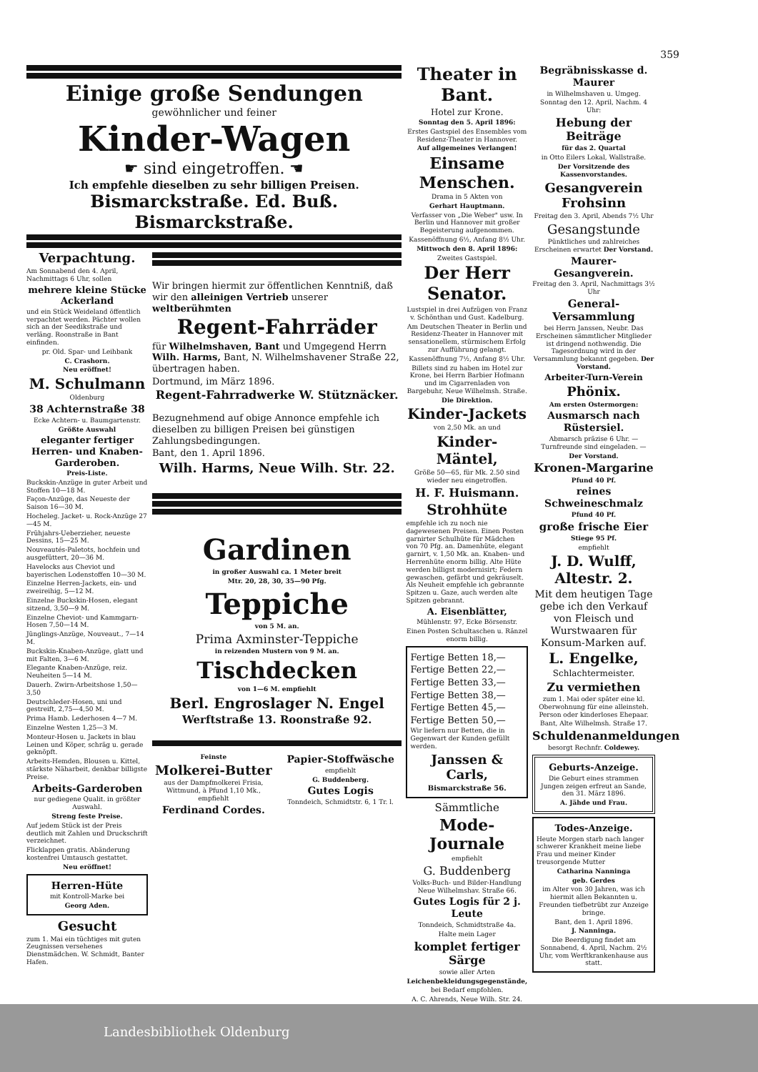359
Einige große Sendungen
gewöhnlicher und feiner
Kinder-Wagen
☛ sind eingetroffen. ☚
Ich empfehle dieselben zu sehr billigen Preisen.
Bismarckstraße. Ed. Buß. Bismarckstraße.
Verpachtung.
Am Sonnabend den 4. April, Nachmittags 6 Uhr, sollen
mehrere kleine Stücke Ackerland
und ein Stück Weideland öffentlich verpachtet werden. Pächter wollen sich an der Seedikstraße und verläng. Roonstraße in Bant einfinden.
pr. Old. Spar- und Leihbank
C. Crashorn.
Neu eröffnet!
M. Schulmann
Oldenburg
38 Achternstraße 38
Ecke Achtern- u. Baumgartenstr.
Größte Auswahl
eleganter fertiger Herren- und Knaben-Garderoben.
Preis-Liste.
Buckskin-Anzüge in guter Arbeit und Stoffen 10—18 M.
Façon-Anzüge, das Neueste der Saison 16—30 M.
Hocheleg. Jacket- u. Rock-Anzüge 27—45 M.
Frühjahrs-Ueberzieher, neueste Dessins, 15—25 M.
Nouveautés-Paletots, hochfein und ausgefüttert, 20—36 M.
Havelocks aus Cheviot und bayerischen Lodenstoffen 10—30 M.
Einzelne Herren-Jackets, ein- und zweireihig, 5—12 M.
Einzelne Buckskin-Hosen, elegant sitzend, 3,50—9 M.
Einzelne Cheviot- und Kammgarn-Hosen 7,50—14 M.
Jünglings-Anzüge, Nouveaut., 7—14 M.
Buckskin-Knaben-Anzüge, glatt und mit Falten, 3—6 M.
Elegante Knaben-Anzüge, reiz. Neuheiten 5—14 M.
Dauerh. Zwirn-Arbeitshose 1,50—3,50
Deutschleder-Hosen, uni und gestreift, 2,75—4,50 M.
Prima Hamb. Lederhosen 4—7 M.
Einzelne Westen 1,25—3 M.
Monteur-Hosen u. Jackets in blau Leinen und Köper, schräg u. gerade geknöpft.
Arbeits-Hemden, Blousen u. Kittel, stärkste Näharbeit, denkbar billigste Preise.
Arbeits-Garderoben
nur gediegene Qualit. in größter Auswahl.
Streng feste Preise.
Auf jedem Stück ist der Preis deutlich mit Zahlen und Druckschrift verzeichnet.
Flicklappen gratis. Abänderung kostenfrei Umtausch gestattet.
Neu eröffnet!
Herren-Hüte
mit Kontroll-Marke bei
Georg Aden.
Gesucht
zum 1. Mai ein tüchtiges mit guten Zeugnissen versehenes Dienstmädchen. W. Schmidt, Banter Hafen.
Wir bringen hiermit zur öffentlichen Kenntniß, daß wir den alleinigen Vertrieb unserer weltberühmten
Regent-Fahrräder
für Wilhelmshaven, Bant und Umgegend Herrn Wilh. Harms, Bant, N. Wilhelmshavener Straße 22, übertragen haben.
Dortmund, im März 1896.
Regent-Fahrradwerke W. Stütznäcker.
Bezugnehmend auf obige Annonce empfehle ich dieselben zu billigen Preisen bei günstigen Zahlungsbedingungen.
Bant, den 1. April 1896.
Wilh. Harms, Neue Wilh. Str. 22.
Gardinen
in großer Auswahl ca. 1 Meter breit
Mtr. 20, 28, 30, 35—90 Pfg.
Teppiche
von 5 M. an.
Prima Axminster-Teppiche
in reizenden Mustern von 9 M. an.
Tischdecken
von 1—6 M. empfiehlt
Berl. Engroslager N. Engel
Werftstraße 13. Roonstraße 92.
Feinste
Molkerei-Butter
aus der Dampfmolkerei Frisia, Wittmund, à Pfund 1,10 Mk., empfiehlt
Ferdinand Cordes.
Papier-Stoffwäsche
empfiehlt
G. Buddenberg.
Gutes Logis
Tonndeich, Schmidtstr. 6, 1 Tr. l.
Theater in Bant.
Hotel zur Krone.
Sonntag den 5. April 1896:
Erstes Gastspiel des Ensembles vom Residenz-Theater in Hannover.
Auf allgemeines Verlangen!
Einsame Menschen.
Drama in 5 Akten von
Gerhart Hauptmann.
Verfasser von „Die Weber" usw. In Berlin und Hannover mit großer Begeisterung aufgenommen.
Kassenöffnung 6½, Anfang 8½ Uhr.
Mittwoch den 8. April 1896:
Zweites Gastspiel.
Der Herr Senator.
Lustspiel in drei Aufzügen von Franz v. Schönthan und Gust. Kadelburg.
Am Deutschen Theater in Berlin und Residenz-Theater in Hannover mit sensationellem, stürmischem Erfolg zur Aufführung gelangt.
Kassenöffnung 7½, Anfang 8½ Uhr.
Billets sind zu haben im Hotel zur Krone, bei Herrn Barbier Hofmann und im Cigarrenladen von Bargebuhr, Neue Wilhelmsh. Straße.
Die Direktion.
Kinder-Jackets
von 2,50 Mk. an und
Kinder-Mäntel,
Größe 50—65, für Mk. 2.50 sind wieder neu eingetroffen.
H. F. Huismann.
Strohhüte
empfehle ich zu noch nie dagewesenen Preisen. Einen Posten garnirter Schulhüte für Mädchen von 70 Pfg. an. Damenhüte, elegant garnirt, v. 1,50 Mk. an. Knaben- und Herrenhüte enorm billig. Alte Hüte werden billigst modernisirt; Federn gewaschen, gefärbt und gekräuselt. Als Neuheit empfehle ich gebrannte Spitzen u. Gaze, auch werden alte Spitzen gebrannt.
A. Eisenblätter,
Mühlenstr. 97, Ecke Börsenstr.
Einen Posten Schultaschen u. Ränzel enorm billig.
Fertige Betten 18,—
Fertige Betten 22,—
Fertige Betten 33,—
Fertige Betten 38,—
Fertige Betten 45,—
Fertige Betten 50,—
Wir liefern nur Betten, die in Gegenwart der Kunden gefüllt werden.
Janssen & Carls,
Bismarckstraße 56.
Sämmtliche
Mode-Journale
empfiehlt
G. Buddenberg
Volks-Buch- und Bilder-Handlung Neue Wilhelmshav. Straße 66.
Gutes Logis für 2 j. Leute
Tonndeich, Schmidtstraße 4a.
Halte mein Lager
komplet fertiger Särge
sowie aller Arten
Leichenbekleidungsgegenstände,
bei Bedarf empfohlen.
A. C. Ahrends, Neue Wilh. Str. 24.
Begräbnisskasse d. Maurer
in Wilhelmshaven u. Umgeg.
Sonntag den 12. April, Nachm. 4 Uhr:
Hebung der Beiträge
für das 2. Quartal
in Otto Eilers Lokal, Wallstraße.
Der Vorsitzende des Kassenvorstandes.
Gesangverein Frohsinn
Freitag den 3. April, Abends 7½ Uhr
Gesangstunde
Pünktliches und zahlreiches Erscheinen erwartet Der Vorstand.
Maurer-Gesangverein.
Freitag den 3. April, Nachmittags 3½ Uhr
General-Versammlung
bei Herrn Janssen, Neubr. Das Erscheinen sämmtlicher Mitglieder ist dringend nothwendig. Die Tagesordnung wird in der Versammlung bekannt gegeben. Der Vorstand.
Arbeiter-Turn-Verein
Phönix.
Am ersten Ostermorgen:
Ausmarsch nach Rüstersiel.
Abmarsch präzise 6 Uhr. — Turnfreunde sind eingeladen. —
Der Vorstand.
Kronen-Margarine
Pfund 40 Pf.
reines Schweineschmalz
Pfund 40 Pf.
große frische Eier
Stiege 95 Pf.
empfiehlt
J. D. Wulff, Altestr. 2.
Mit dem heutigen Tage gebe ich den Verkauf von Fleisch und Wurstwaaren für Konsum-Marken auf.
L. Engelke,
Schlachtermeister.
Zu vermiethen
zum 1. Mai oder später eine kl. Oberwohnung für eine alleinsteh. Person oder kinderloses Ehepaar.
Bant, Alte Wilhelmsh. Straße 17.
Schuldenanmeldungen
besorgt Rechnfr. Coldewey.
Geburts-Anzeige.
Die Geburt eines strammen Jungen zeigen erfreut an Sande, den 31. März 1896.
A. Jähde und Frau.
Todes-Anzeige.
Heute Morgen starb nach langer schwerer Krankheit meine liebe Frau und meiner Kinder treusorgende Mutter
Catharina Nanninga
geb. Gerdes
im Alter von 30 Jahren, was ich hiermit allen Bekannten u. Freunden tiefbetrübt zur Anzeige bringe.
Bant, den 1. April 1896.
J. Nanninga.
Die Beerdigung findet am Sonnabend, 4. April, Nachm. 2½ Uhr, vom Werftkrankenhause aus statt.
Landesbibliothek Oldenburg